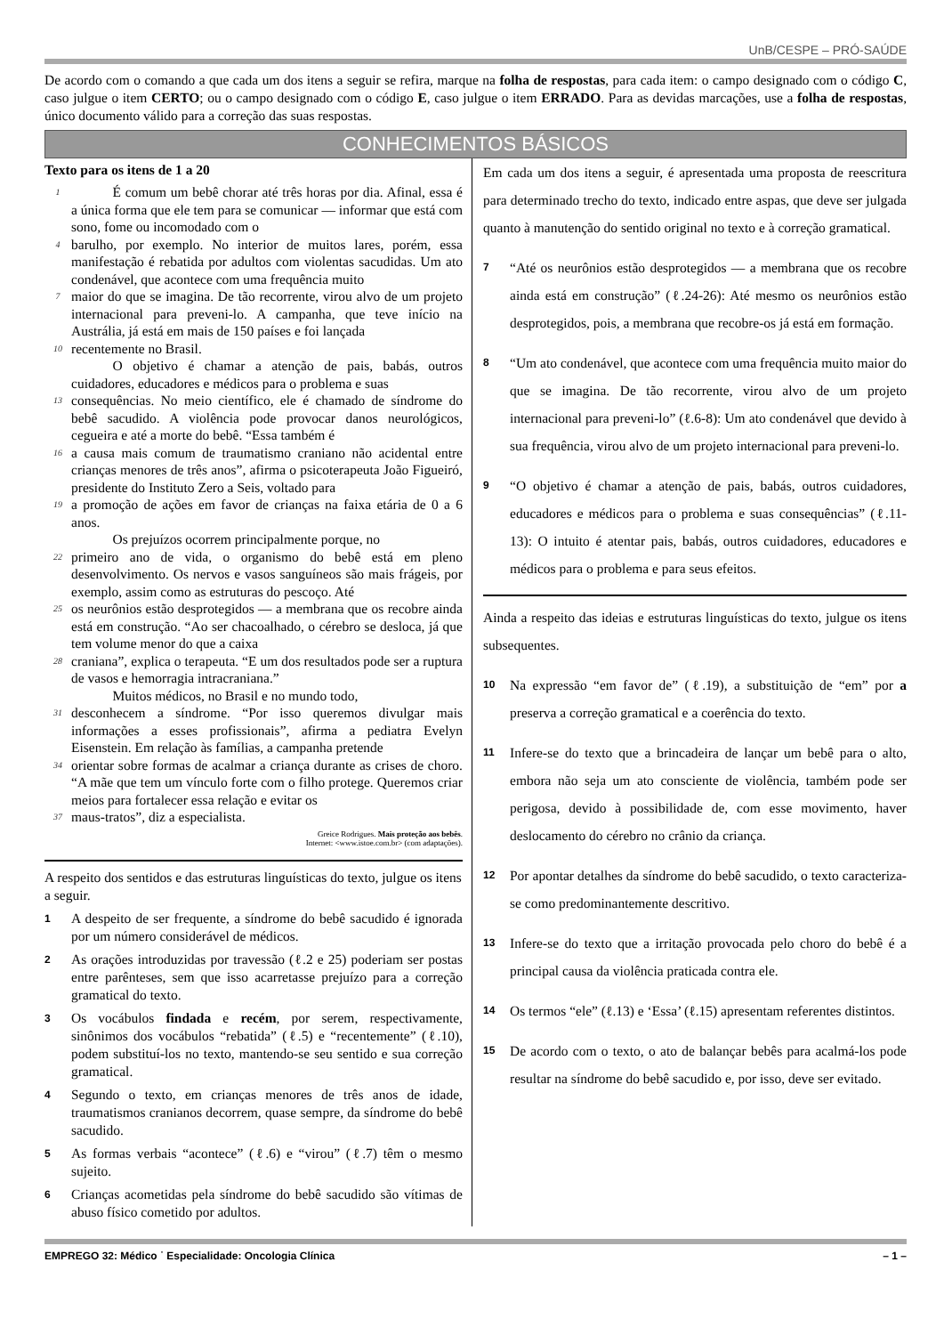UnB/CESPE – PRÓ-SAÚDE
De acordo com o comando a que cada um dos itens a seguir se refira, marque na folha de respostas, para cada item: o campo designado com o código C, caso julgue o item CERTO; ou o campo designado com o código E, caso julgue o item ERRADO. Para as devidas marcações, use a folha de respostas, único documento válido para a correção das suas respostas.
CONHECIMENTOS BÁSICOS
Texto para os itens de 1 a 20
1   É comum um bebê chorar até três horas por dia. Afinal, essa é a única forma que ele tem para se comunicar — informar que está com sono, fome ou incomodado com o
4 barulho, por exemplo. No interior de muitos lares, porém, essa manifestação é rebatida por adultos com violentas sacudidas. Um ato condenável, que acontece com uma frequência muito
7 maior do que se imagina. De tão recorrente, virou alvo de um projeto internacional para preveni-lo. A campanha, que teve início na Austrália, já está em mais de 150 países e foi lançada
10 recentemente no Brasil.
   O objetivo é chamar a atenção de pais, babás, outros cuidadores, educadores e médicos para o problema e suas
13 consequências. No meio científico, ele é chamado de síndrome do bebê sacudido. A violência pode provocar danos neurológicos, cegueira e até a morte do bebê. “Essa também é
16 a causa mais comum de traumatismo craniano não acidental entre crianças menores de três anos”, afirma o psicoterapeuta João Figueiró, presidente do Instituto Zero a Seis, voltado para
19 a promoção de ações em favor de crianças na faixa etária de 0 a 6 anos.
   Os prejuízos ocorrem principalmente porque, no
22 primeiro ano de vida, o organismo do bebê está em pleno desenvolvimento. Os nervos e vasos sanguíneos são mais frágeis, por exemplo, assim como as estruturas do pescoço. Até
25 os neurônios estão desprotegidos — a membrana que os recobre ainda está em construção. “Ao ser chacoalhado, o cérebro se desloca, já que tem volume menor do que a caixa
28 craniana”, explica o terapeuta. “E um dos resultados pode ser a ruptura de vasos e hemorragia intracraniana.”
   Muitos médicos, no Brasil e no mundo todo,
31 desconhecem a síndrome. “Por isso queremos divulgar mais informações a esses profissionais”, afirma a pediatra Evelyn Eisenstein. Em relação às famílias, a campanha pretende
34 orientar sobre formas de acalmar a criança durante as crises de choro. “A mãe que tem um vínculo forte com o filho protege. Queremos criar meios para fortalecer essa relação e evitar os
37 maus-tratos”, diz a especialista.
Greice Rodrigues. Mais proteção aos bebês.
Internet: <www.istoe.com.br> (com adaptações).
A respeito dos sentidos e das estruturas linguísticas do texto, julgue os itens a seguir.
1 A despeito de ser frequente, a síndrome do bebê sacudido é ignorada por um número considerável de médicos.
2 As orações introduzidas por travessão (ℓ.2 e 25) poderiam ser postas entre parênteses, sem que isso acarretasse prejuízo para a correção gramatical do texto.
3 Os vocábulos findada e recém, por serem, respectivamente, sinônimos dos vocábulos “rebatida” (ℓ.5) e “recentemente” (ℓ.10), podem substituí-los no texto, mantendo-se seu sentido e sua correção gramatical.
4 Segundo o texto, em crianças menores de três anos de idade, traumatismos cranianos decorrem, quase sempre, da síndrome do bebê sacudido.
5 As formas verbais “acontece” (ℓ.6) e “virou” (ℓ.7) têm o mesmo sujeito.
6 Crianças acometidas pela síndrome do bebê sacudido são vítimas de abuso físico cometido por adultos.
Em cada um dos itens a seguir, é apresentada uma proposta de reescritura para determinado trecho do texto, indicado entre aspas, que deve ser julgada quanto à manutenção do sentido original no texto e à correção gramatical.
7 “Até os neurônios estão desprotegidos — a membrana que os recobre ainda está em construção” (ℓ.24-26): Até mesmo os neurônios estão desprotegidos, pois, a membrana que recobre-os já está em formação.
8 “Um ato condenável, que acontece com uma frequência muito maior do que se imagina. De tão recorrente, virou alvo de um projeto internacional para preveni-lo” (ℓ.6-8): Um ato condenável que devido à sua frequência, virou alvo de um projeto internacional para preveni-lo.
9 “O objetivo é chamar a atenção de pais, babás, outros cuidadores, educadores e médicos para o problema e suas consequências” (ℓ.11-13): O intuito é atentar pais, babás, outros cuidadores, educadores e médicos para o problema e para seus efeitos.
Ainda a respeito das ideias e estruturas linguísticas do texto, julgue os itens subsequentes.
10 Na expressão “em favor de” (ℓ.19), a substituição de “em” por a preserva a correção gramatical e a coerência do texto.
11 Infere-se do texto que a brincadeira de lançar um bebê para o alto, embora não seja um ato consciente de violência, também pode ser perigosa, devido à possibilidade de, com esse movimento, haver deslocamento do cérebro no crânio da criança.
12 Por apontar detalhes da síndrome do bebê sacudido, o texto caracteriza-se como predominantemente descritivo.
13 Infere-se do texto que a irritação provocada pelo choro do bebê é a principal causa da violência praticada contra ele.
14 Os termos “ele” (ℓ.13) e ‘Essa’ (ℓ.15) apresentam referentes distintos.
15 De acordo com o texto, o ato de balançar bebês para acalmá-los pode resultar na síndrome do bebê sacudido e, por isso, deve ser evitado.
EMPREGO 32: Médico ˙ Especialidade: Oncologia Clínica – 1 –